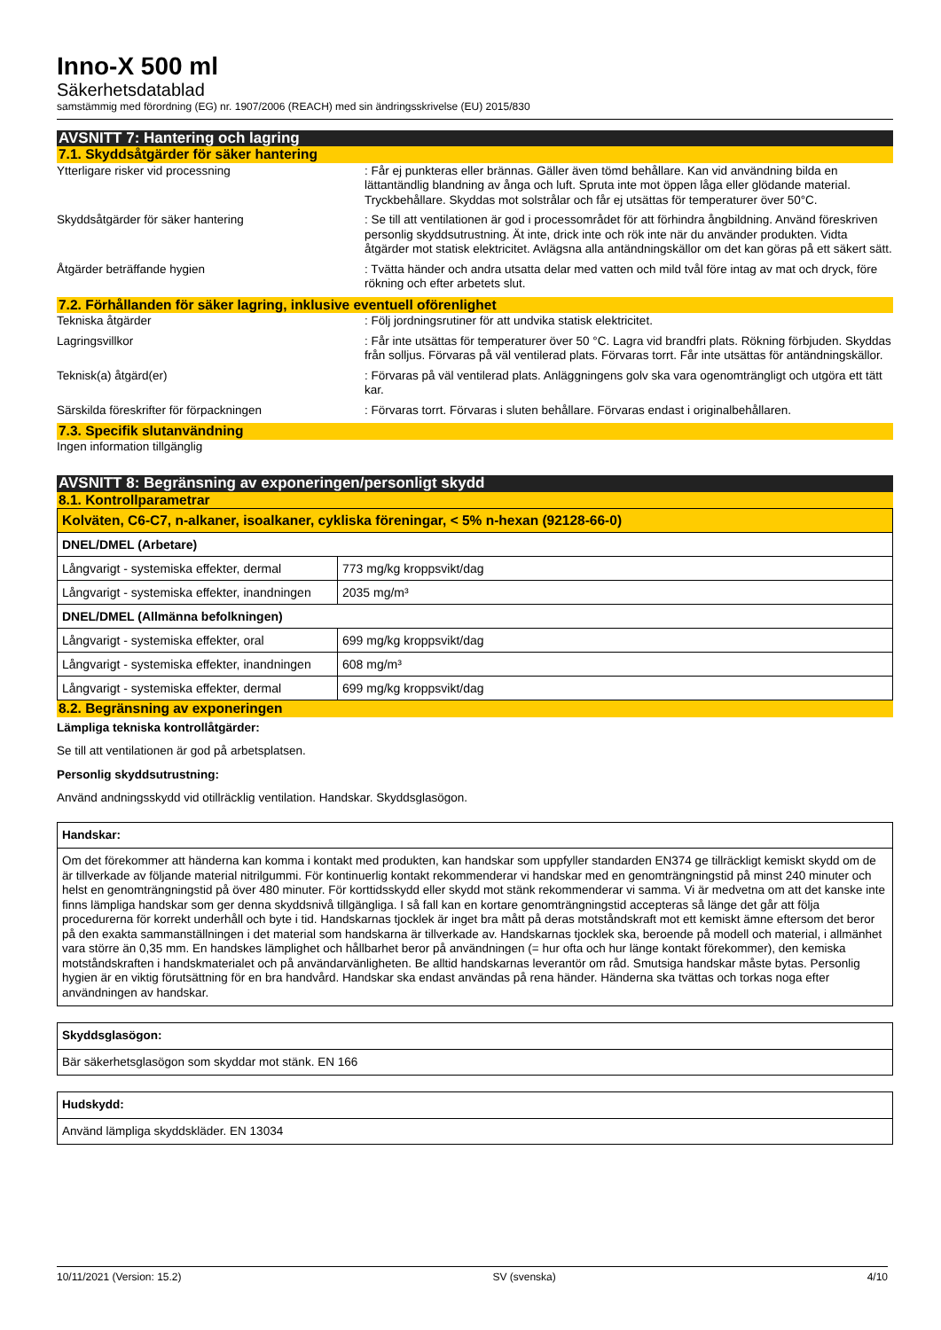Inno-X 500 ml
Säkerhetsdatablad
samstämmig med förordning (EG) nr. 1907/2006 (REACH) med sin ändringsskrivelse (EU) 2015/830
AVSNITT 7: Hantering och lagring
7.1. Skyddsåtgärder för säker hantering
Ytterligare risker vid processning : Får ej punkteras eller brännas. Gäller även tömd behållare. Kan vid användning bilda en lättantändlig blandning av ånga och luft. Spruta inte mot öppen låga eller glödande material. Tryckbehållare. Skyddas mot solstrålar och får ej utsättas för temperaturer över 50°C.
Skyddsåtgärder för säker hantering : Se till att ventilationen är god i processområdet för att förhindra ångbildning. Använd föreskriven personlig skyddsutrustning. Ät inte, drick inte och rök inte när du använder produkten. Vidta åtgärder mot statisk elektricitet. Avlägsna alla antändningskällor om det kan göras på ett säkert sätt.
Åtgärder beträffande hygien : Tvätta händer och andra utsatta delar med vatten och mild tvål före intag av mat och dryck, före rökning och efter arbetets slut.
7.2. Förhållanden för säker lagring, inklusive eventuell oförenlighet
Tekniska åtgärder : Följ jordningsrutiner för att undvika statisk elektricitet.
Lagringsvillkor : Får inte utsättas för temperaturer över 50 °C. Lagra vid brandfri plats. Rökning förbjuden. Skyddas från solljus. Förvaras på väl ventilerad plats. Förvaras torrt. Får inte utsättas för antändningskällor.
Teknisk(a) åtgärd(er) : Förvaras på väl ventilerad plats. Anläggningens golv ska vara ogenomträngligt och utgöra ett tätt kar.
Särskilda föreskrifter för förpackningen : Förvaras torrt. Förvaras i sluten behållare. Förvaras endast i originalbehållaren.
7.3. Specifik slutanvändning
Ingen information tillgänglig
AVSNITT 8: Begränsning av exponeringen/personligt skydd
8.1. Kontrollparametrar
| Kolväten, C6-C7, n-alkaner, isoalkaner, cykliska föreningar, < 5% n-hexan (92128-66-0) | |
| DNEL/DMEL (Arbetare) | |
| Långvarigt - systemiska effekter, dermal | 773 mg/kg kroppsvikt/dag |
| Långvarigt - systemiska effekter, inandningen | 2035 mg/m³ |
| DNEL/DMEL (Allmänna befolkningen) | |
| Långvarigt - systemiska effekter, oral | 699 mg/kg kroppsvikt/dag |
| Långvarigt - systemiska effekter, inandningen | 608 mg/m³ |
| Långvarigt - systemiska effekter, dermal | 699 mg/kg kroppsvikt/dag |
8.2. Begränsning av exponeringen
Lämpliga tekniska kontrollåtgärder:
Se till att ventilationen är god på arbetsplatsen.
Personlig skyddsutrustning:
Använd andningsskydd vid otillräcklig ventilation. Handskar. Skyddsglasögon.
Handskar:
Om det förekommer att händerna kan komma i kontakt med produkten, kan handskar som uppfyller standarden EN374 ge tillräckligt kemiskt skydd om de är tillverkade av följande material nitrilgummi. För kontinuerlig kontakt rekommenderar vi handskar med en genomträngningstid på minst 240 minuter och helst en genomträngningstid på över 480 minuter. För korttidsskydd eller skydd mot stänk rekommenderar vi samma. Vi är medvetna om att det kanske inte finns lämpliga handskar som ger denna skyddsnivå tillgängliga. I så fall kan en kortare genomträngningstid accepteras så länge det går att följa procedurerna för korrekt underhåll och byte i tid. Handskarnas tjocklek är inget bra mått på deras motståndskraft mot ett kemiskt ämne eftersom det beror på den exakta sammanställningen i det material som handskarna är tillverkade av. Handskarnas tjocklek ska, beroende på modell och material, i allmänhet vara större än 0,35 mm. En handskes lämplighet och hållbarhet beror på användningen (= hur ofta och hur länge kontakt förekommer), den kemiska motståndskraften i handskmaterialet och på användarvänligheten. Be alltid handskarnas leverantör om råd. Smutsiga handskar måste bytas. Personlig hygien är en viktig förutsättning för en bra handvård. Handskar ska endast användas på rena händer. Händerna ska tvättas och torkas noga efter användningen av handskar.
Skyddsglasögon:
Bär säkerhetsglasögon som skyddar mot stänk. EN 166
Hudskydd:
Använd lämpliga skyddskläder. EN 13034
10/11/2021 (Version: 15.2) SV (svenska) 4/10